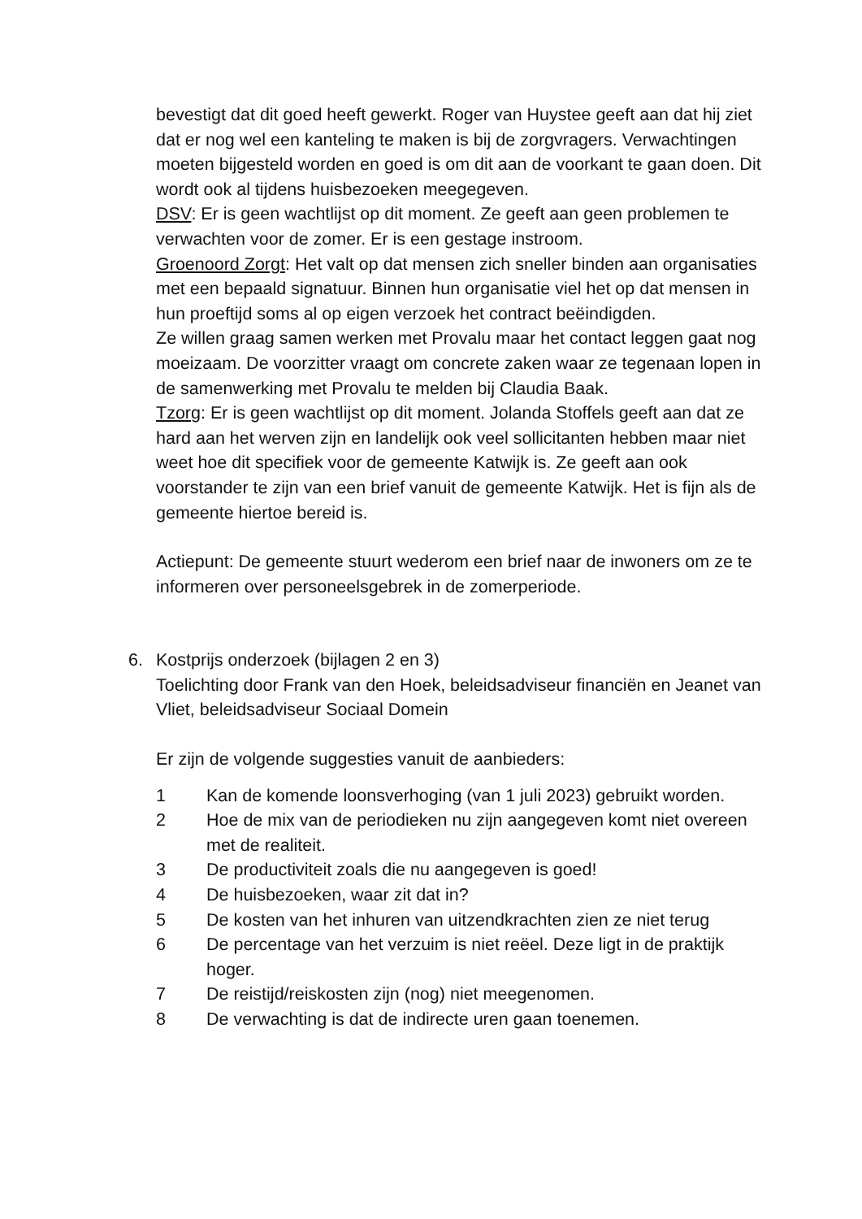bevestigt dat dit goed heeft gewerkt. Roger van Huystee geeft aan dat hij ziet dat er nog wel een kanteling te maken is bij de zorgvragers. Verwachtingen moeten bijgesteld worden en goed is om dit aan de voorkant te gaan doen. Dit wordt ook al tijdens huisbezoeken meegegeven.
DSV: Er is geen wachtlijst op dit moment. Ze geeft aan geen problemen te verwachten voor de zomer. Er is een gestage instroom.
Groenoord Zorgt: Het valt op dat mensen zich sneller binden aan organisaties met een bepaald signatuur. Binnen hun organisatie viel het op dat mensen in hun proeftijd soms al op eigen verzoek het contract beëindigden.
Ze willen graag samen werken met Provalu maar het contact leggen gaat nog moeizaam. De voorzitter vraagt om concrete zaken waar ze tegenaan lopen in de samenwerking met Provalu te melden bij Claudia Baak.
Tzorg: Er is geen wachtlijst op dit moment. Jolanda Stoffels geeft aan dat ze hard aan het werven zijn en landelijk ook veel sollicitanten hebben maar niet weet hoe dit specifiek voor de gemeente Katwijk is. Ze geeft aan ook voorstander te zijn van een brief vanuit de gemeente Katwijk. Het is fijn als de gemeente hiertoe bereid is.
Actiepunt: De gemeente stuurt wederom een brief naar de inwoners om ze te informeren over personeelsgebrek in de zomerperiode.
6. Kostprijs onderzoek (bijlagen 2 en 3)
Toelichting door Frank van den Hoek, beleidsadviseur financiën en Jeanet van Vliet, beleidsadviseur Sociaal Domein
Er zijn de volgende suggesties vanuit de aanbieders:
1 Kan de komende loonsverhoging (van 1 juli 2023) gebruikt worden.
2 Hoe de mix van de periodieken nu zijn aangegeven komt niet overeen met de realiteit.
3 De productiviteit zoals die nu aangegeven is goed!
4 De huisbezoeken, waar zit dat in?
5 De kosten van het inhuren van uitzendkrachten zien ze niet terug
6 De percentage van het verzuim is niet reëel. Deze ligt in de praktijk hoger.
7 De reistijd/reiskosten zijn (nog) niet meegenomen.
8 De verwachting is dat de indirecte uren gaan toenemen.